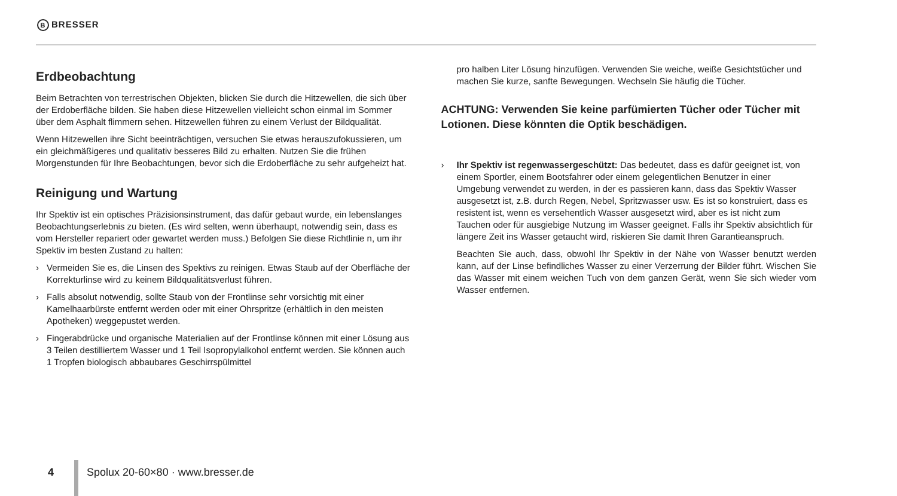B BRESSER
Erdbeobachtung
Beim Betrachten von terrestrischen Objekten, blicken Sie durch die Hitzewellen, die sich über der Erdoberfläche bilden. Sie haben diese Hitzewellen vielleicht schon einmal im Sommer über dem Asphalt flimmern sehen. Hitzewellen führen zu einem Verlust der Bildqualität.
Wenn Hitzewellen ihre Sicht beeinträchtigen, versuchen Sie etwas herauszufokussieren, um ein gleichmäßigeres und qualitativ besseres Bild zu erhalten. Nutzen Sie die frühen Morgenstunden für Ihre Beobachtungen, bevor sich die Erdoberfläche zu sehr aufgeheizt hat.
Reinigung und Wartung
Ihr Spektiv ist ein optisches Präzisionsinstrument, das dafür gebaut wurde, ein lebenslanges Beobachtungserlebnis zu bieten. (Es wird selten, wenn überhaupt, notwendig sein, dass es vom Hersteller repariert oder gewartet werden muss.) Befolgen Sie diese Richtlinie n, um ihr Spektiv im besten Zustand zu halten:
› Vermeiden Sie es, die Linsen des Spektivs zu reinigen. Etwas Staub auf der Oberfläche der Korrekturlinse wird zu keinem Bildqualitätsverlust führen.
› Falls absolut notwendig, sollte Staub von der Frontlinse sehr vorsichtig mit einer Kamelhaarbürste entfernt werden oder mit einer Ohrspritze (erhältlich in den meisten Apotheken) weggepustet werden.
› Fingerabdrücke und organische Materialien auf der Frontlinse können mit einer Lösung aus 3 Teilen destilliertem Wasser und 1 Teil Isopropylalkohol entfernt werden. Sie können auch 1 Tropfen biologisch abbaubares Geschirrspülmittel
pro halben Liter Lösung hinzufügen. Verwenden Sie weiche, weiße Gesichtstücher und machen Sie kurze, sanfte Bewegungen. Wechseln Sie häufig die Tücher.
ACHTUNG: Verwenden Sie keine parfümierten Tücher oder Tücher mit Lotionen. Diese könnten die Optik beschädigen.
› Ihr Spektiv ist regenwassergeschützt: Das bedeutet, dass es dafür geeignet ist, von einem Sportler, einem Bootsfahrer oder einem gelegentlichen Benutzer in einer Umgebung verwendet zu werden, in der es passieren kann, dass das Spektiv Wasser ausgesetzt ist, z.B. durch Regen, Nebel, Spritzwasser usw. Es ist so konstruiert, dass es resistent ist, wenn es versehentlich Wasser ausgesetzt wird, aber es ist nicht zum Tauchen oder für ausgiebige Nutzung im Wasser geeignet. Falls ihr Spektiv absichtlich für längere Zeit ins Wasser getaucht wird, riskieren Sie damit Ihren Garantieanspruch.
Beachten Sie auch, dass, obwohl Ihr Spektiv in der Nähe von Wasser benutzt werden kann, auf der Linse befindliches Wasser zu einer Verzerrung der Bilder führt. Wischen Sie das Wasser mit einem weichen Tuch von dem ganzen Gerät, wenn Sie sich wieder vom Wasser entfernen.
4 Spolux 20-60×80 · www.bresser.de